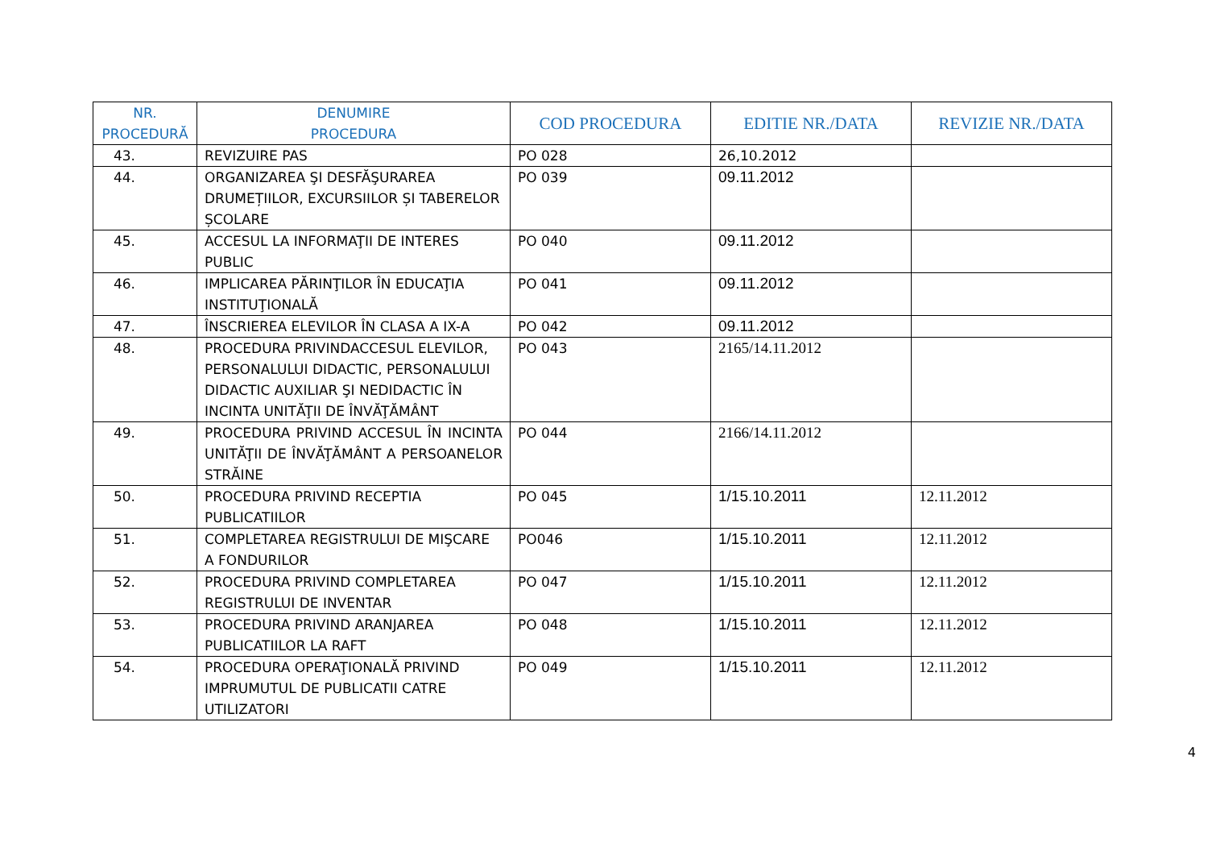| NR. PROCEDURĂ | DENUMIRE PROCEDURA | COD PROCEDURA | EDITIE NR./DATA | REVIZIE NR./DATA |
| --- | --- | --- | --- | --- |
| 43. | REVIZUIRE PAS | PO 028 | 26,10.2012 | |
| 44. | ORGANIZAREA ŞI DESFĂŞURAREA DRUMEȚIILOR, EXCURSIILOR ȘI TABERELOR ȘCOLARE | PO 039 | 09.11.2012 | |
| 45. | ACCESUL LA INFORMAŢII DE INTERES PUBLIC | PO 040 | 09.11.2012 | |
| 46. | IMPLICAREA PĂRINŢILOR ÎN EDUCAŢIA INSTITUŢIONALĂ | PO 041 | 09.11.2012 | |
| 47. | ÎNSCRIEREA ELEVILOR ÎN CLASA A IX-A | PO 042 | 09.11.2012 | |
| 48. | PROCEDURA PRIVINDACCESUL ELEVILOR, PERSONALULUI DIDACTIC, PERSONALULUI DIDACTIC AUXILIAR ŞI NEDIDACTIC ÎN INCINTA UNITĂŢII DE ÎNVĂŢĂMÂNT | PO 043 | 2165/14.11.2012 | |
| 49. | PROCEDURA PRIVIND ACCESUL ÎN INCINTA UNITĂŢII DE ÎNVĂŢĂMÂNT A PERSOANELOR STRĂINE | PO 044 | 2166/14.11.2012 | |
| 50. | PROCEDURA PRIVIND RECEPTIA PUBLICATIILOR | PO 045 | 1/15.10.2011 | 12.11.2012 |
| 51. | COMPLETAREA REGISTRULUI DE MIŞCARE A FONDURILOR | PO046 | 1/15.10.2011 | 12.11.2012 |
| 52. | PROCEDURA PRIVIND COMPLETAREA REGISTRULUI DE INVENTAR | PO 047 | 1/15.10.2011 | 12.11.2012 |
| 53. | PROCEDURA PRIVIND ARANJAREA PUBLICATIILOR LA RAFT | PO 048 | 1/15.10.2011 | 12.11.2012 |
| 54. | PROCEDURA OPERAŢIONALĂ PRIVIND IMPRUMUTUL DE PUBLICATII CATRE UTILIZATORI | PO 049 | 1/15.10.2011 | 12.11.2012 |
4